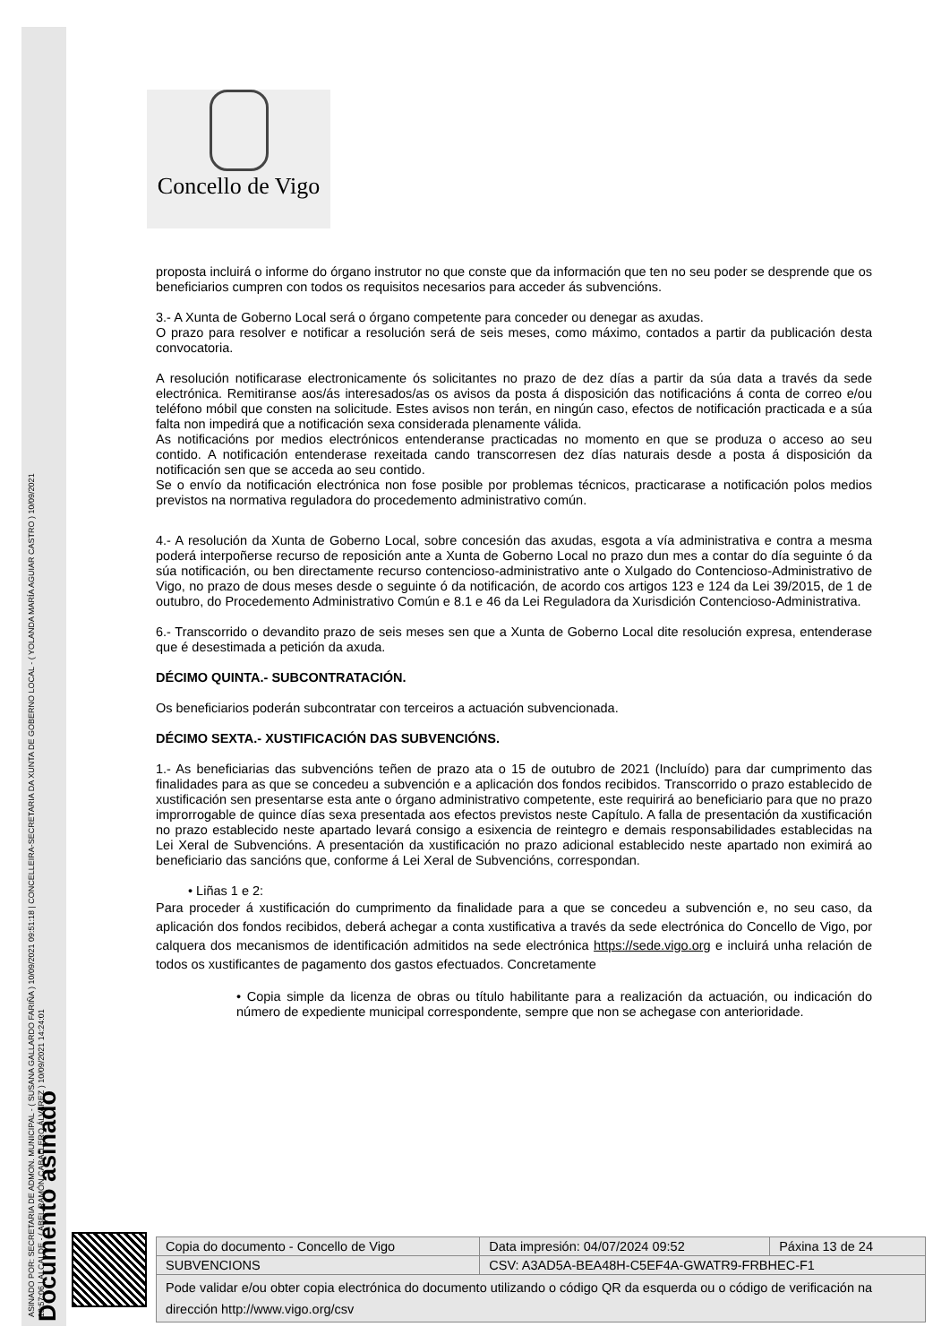Documento asinado
ASINADO POR: SECRETARIA DE ADMON. MUNICIPAL - ( SUSANA GALLARDO FARIÑA ) 10/09/2021 09:51:18 | CONCELLEIRA-SECRETARIA DA XUNTA DE GOBERNO LOCAL - ( YOLANDA MARÍA AGUIAR CASTRO ) 10/09/2021
13:57:06 | ALCALDE - ( ABEL RAMÓN CABALLERO ÁLVAREZ ) 10/09/2021 14:24:01
Concello de Vigo
proposta incluirá o informe do órgano instrutor no que conste que da información que ten no seu poder se desprende que os beneficiarios cumpren con todos os requisitos necesarios para acceder ás subvencións.
3.- A Xunta de Goberno Local será o órgano competente para conceder ou denegar as axudas.
O prazo para resolver e notificar a resolución será de seis meses, como máximo, contados a partir da publicación desta convocatoria.
A resolución notificarase electronicamente ós solicitantes no prazo de dez días a partir da súa data a través da sede electrónica. Remitiranse aos/ás interesados/as os avisos da posta á disposición das notificacións á conta de correo e/ou teléfono móbil que consten na solicitude. Estes avisos non terán, en ningún caso, efectos de notificación practicada e a súa falta non impedirá que a notificación sexa considerada plenamente válida.
As notificacións por medios electrónicos entenderanse practicadas no momento en que se produza o acceso ao seu contido. A notificación entenderase rexeitada cando transcorresen dez días naturais desde a posta á disposición da notificación sen que se acceda ao seu contido.
Se o envío da notificación electrónica non fose posible por problemas técnicos, practicarase a notificación polos medios previstos na normativa reguladora do procedemento administrativo común.
4.- A resolución da Xunta de Goberno Local, sobre concesión das axudas, esgota a vía administrativa e contra a mesma poderá interpoñerse recurso de reposición ante a Xunta de Goberno Local no prazo dun mes a contar do día seguinte ó da súa notificación, ou ben directamente recurso contencioso-administrativo ante o Xulgado do Contencioso-Administrativo de Vigo, no prazo de dous meses desde o seguinte ó da notificación, de acordo cos artigos 123 e 124 da Lei 39/2015, de 1 de outubro, do Procedemento Administrativo Común e 8.1 e 46 da Lei Reguladora da Xurisdición Contencioso-Administrativa.
6.- Transcorrido o devandito prazo de seis meses sen que a Xunta de Goberno Local dite resolución expresa, entenderase que é desestimada a petición da axuda.
DÉCIMO QUINTA.- SUBCONTRATACIÓN.
Os beneficiarios poderán subcontratar con terceiros a actuación subvencionada.
DÉCIMO SEXTA.- XUSTIFICACIÓN DAS SUBVENCIÓNS.
1.- As beneficiarias das subvencións teñen de prazo ata o 15 de outubro de 2021 (Incluído) para dar cumprimento das finalidades para as que se concedeu a subvención e a aplicación dos fondos recibidos. Transcorrido o prazo establecido de xustificación sen presentarse esta ante o órgano administrativo competente, este requirirá ao beneficiario para que no prazo improrrogable de quince días sexa presentada aos efectos previstos neste Capítulo. A falla de presentación da xustificación no prazo establecido neste apartado levará consigo a esixencia de reintegro e demais responsabilidades establecidas na Lei Xeral de Subvencións. A presentación da xustificación no prazo adicional establecido neste apartado non eximirá ao beneficiario das sancións que, conforme á Lei Xeral de Subvencións, correspondan.
• Liñas 1 e 2:
Para proceder á xustificación do cumprimento da finalidade para a que se concedeu a subvención e, no seu caso, da aplicación dos fondos recibidos, deberá achegar a conta xustificativa a través da sede electrónica do Concello de Vigo, por calquera dos mecanismos de identificación admitidos na sede electrónica https://sede.vigo.org e incluirá unha relación de todos os xustificantes de pagamento dos gastos efectuados. Concretamente
• Copia simple da licenza de obras ou título habilitante para a realización da actuación, ou indicación do número de expediente municipal correspondente, sempre que non se achegase con anterioridade.
| Copia do documento - Concello de Vigo | Data impresión: 04/07/2024 09:52 | Páxina 13 de 24 |
| SUBVENCIONS | CSV: A3AD5A-BEA48H-C5EF4A-GWATR9-FRBHEC-F1 | |
| Pode validar e/ou obter copia electrónica do documento utilizando o código QR da esquerda ou o código de verificación na dirección http://www.vigo.org/csv | | |